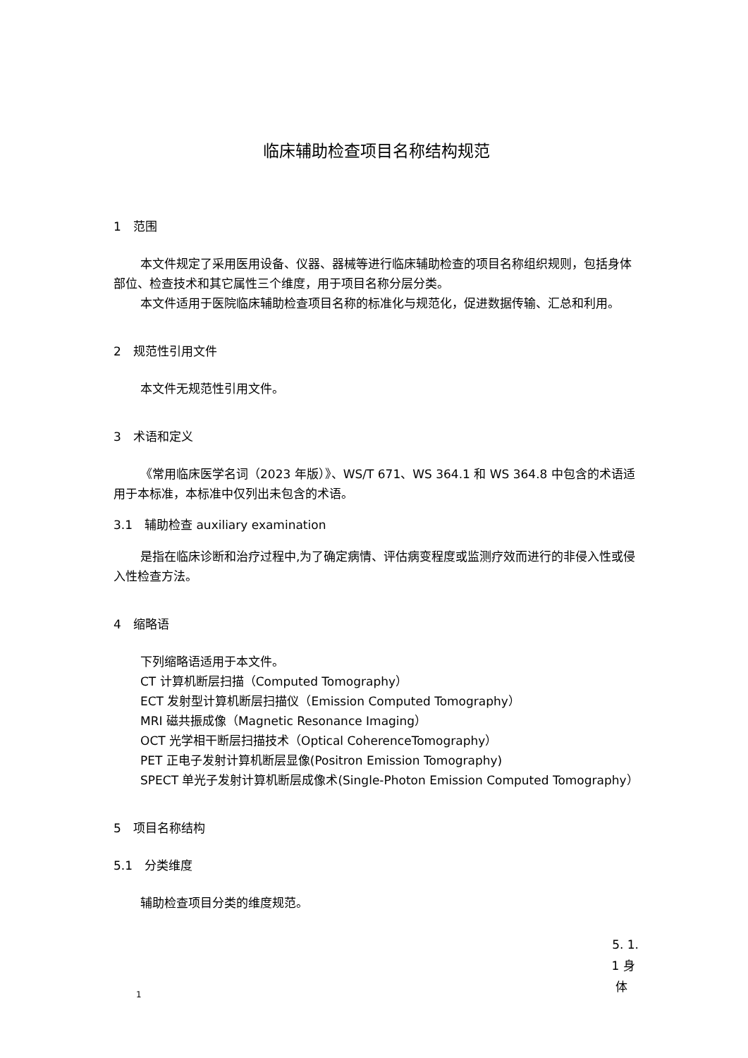临床辅助检查项目名称结构规范
1　范围
本文件规定了采用医用设备、仪器、器械等进行临床辅助检查的项目名称组织规则，包括身体部位、检查技术和其它属性三个维度，用于项目名称分层分类。
本文件适用于医院临床辅助检查项目名称的标准化与规范化，促进数据传输、汇总和利用。
2　规范性引用文件
本文件无规范性引用文件。
3　术语和定义
《常用临床医学名词（2023 年版）》、WS/T 671、WS 364.1 和 WS 364.8 中包含的术语适用于本标准，本标准中仅列出未包含的术语。
3.1　辅助检查 auxiliary examination
是指在临床诊断和治疗过程中,为了确定病情、评估病变程度或监测疗效而进行的非侵入性或侵入性检查方法。
4　缩略语
下列缩略语适用于本文件。
CT 计算机断层扫描（Computed Tomography）
ECT 发射型计算机断层扫描仪（Emission Computed Tomography）
MRI 磁共振成像（Magnetic Resonance Imaging）
OCT 光学相干断层扫描技术（Optical CoherenceTomography）
PET 正电子发射计算机断层显像(Positron Emission Tomography)
SPECT 单光子发射计算机断层成像术(Single-Photon Emission Computed Tomography）
5　项目名称结构
5.1　分类维度
辅助检查项目分类的维度规范。
5. 1.
1 身
体
1